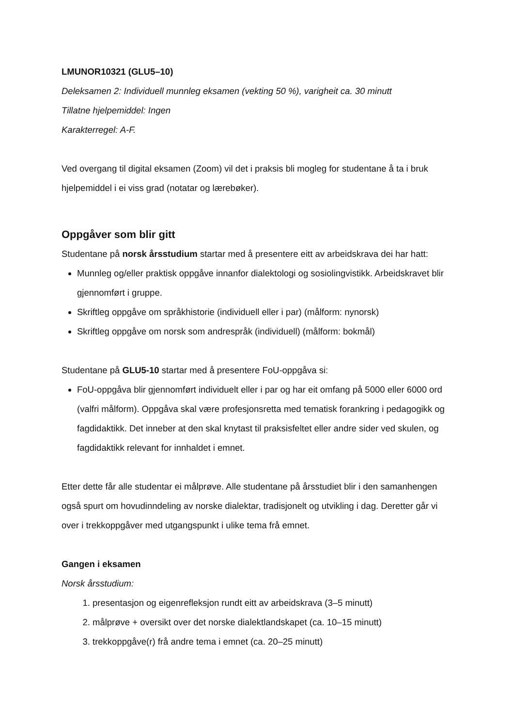LMUNOR10321 (GLU5–10)
Deleksamen 2: Individuell munnleg eksamen (vekting 50 %), varigheit ca. 30 minutt
Tillatne hjelpemiddel: Ingen
Karakterregel: A-F.
Ved overgang til digital eksamen (Zoom) vil det i praksis bli mogleg for studentane å ta i bruk hjelpemiddel i ei viss grad (notatar og lærebøker).
Oppgåver som blir gitt
Studentane på norsk årsstudium startar med å presentere eitt av arbeidskrava dei har hatt:
Munnleg og/eller praktisk oppgåve innanfor dialektologi og sosiolingvistikk. Arbeidskravet blir gjennomført i gruppe.
Skriftleg oppgåve om språkhistorie (individuell eller i par) (målform: nynorsk)
Skriftleg oppgåve om norsk som andrespråk (individuell) (målform: bokmål)
Studentane på GLU5-10 startar med å presentere FoU-oppgåva si:
FoU-oppgåva blir gjennomført individuelt eller i par og har eit omfang på 5000 eller 6000 ord (valfri målform). Oppgåva skal være profesjonsretta med tematisk forankring i pedagogikk og fagdidaktikk. Det inneber at den skal knytast til praksisfeltet eller andre sider ved skulen, og fagdidaktikk relevant for innhaldet i emnet.
Etter dette får alle studentar ei målprøve. Alle studentane på årsstudiet blir i den samanhengen også spurt om hovudinndeling av norske dialektar, tradisjonelt og utvikling i dag. Deretter går vi over i trekkoppgåver med utgangspunkt i ulike tema frå emnet.
Gangen i eksamen
Norsk årsstudium:
1. presentasjon og eigenrefleksjon rundt eitt av arbeidskrava (3–5 minutt)
2. målprøve + oversikt over det norske dialektlandskapet (ca. 10–15 minutt)
3. trekkoppgåve(r) frå andre tema i emnet (ca. 20–25 minutt)